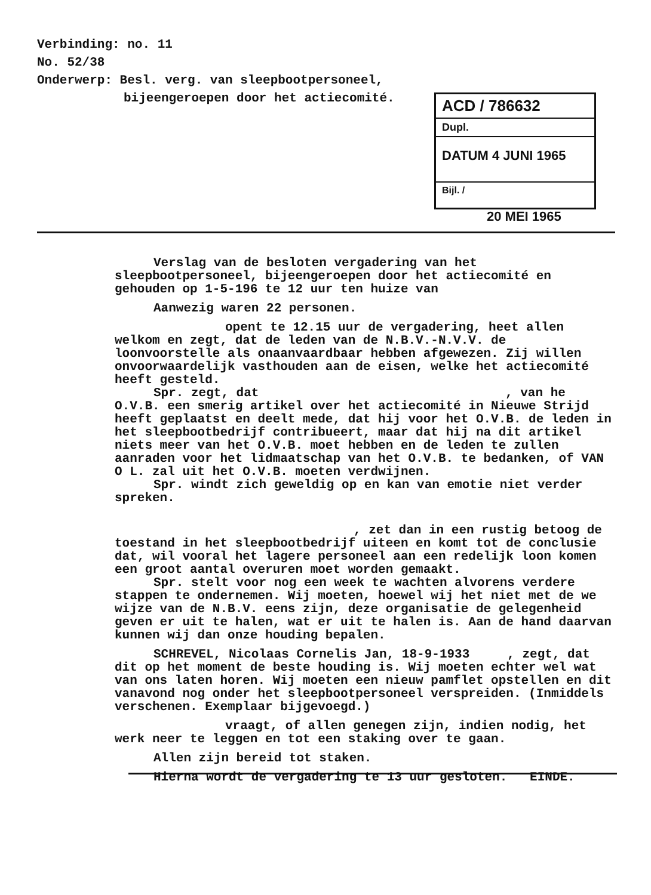Verbinding: no. 11
No. 52/38
Onderwerp: Besl. verg. van sleepbootpersoneel,
bijeengeroepen door het actiecomité.
ACD / 786632
Dupl.
DATUM 4 JUNI 1965
Bijl. /
20 MEI 1965
Verslag van de besloten vergadering van het sleepbootpersoneel, bijeengeroepen door het actiecomité en gehouden op 1-5-196 te 12 uur ten huize van
Aanwezig waren 22 personen.
opent te 12.15 uur de vergadering, heet allen welkom en zegt, dat de leden van de N.B.V.-N.V.V. de loonvoorstelle als onaanvaardbaar hebben afgewezen. Zij willen onvoorwaardelijk vasthouden aan de eisen, welke het actiecomité heeft gesteld.
Spr. zegt, dat , van he O.V.B. een smerig artikel over het actiecomité in Nieuwe Strijd heeft geplaatst en deelt mede, dat hij voor het O.V.B. de leden in het sleepbootbedrijf contribueert, maar dat hij na dit artikel niets meer van het O.V.B. moet hebben en de leden te zullen aanraden voor het lidmaatschap van het O.V.B. te bedanken, of VAN O L. zal uit het O.V.B. moeten verdwijnen.
Spr. windt zich geweldig op en kan van emotie niet verder spreken.
, zet dan in een rustig betoog de toestand in het sleepbootbedrijf uiteen en komt tot de conclusie dat, wil vooral het lagere personeel aan een redelijk loon komen een groot aantal overuren moet worden gemaakt.
Spr. stelt voor nog een week te wachten alvorens verdere stappen te ondernemen. Wij moeten, hoewel wij het niet met de we wijze van de N.B.V. eens zijn, deze organisatie de gelegenheid geven er uit te halen, wat er uit te halen is. Aan de hand daarvan kunnen wij dan onze houding bepalen.
SCHREVEL, Nicolaas Cornelis Jan, 18-9-1933 , zegt, dat dit op het moment de beste houding is. Wij moeten echter wel wat van ons laten horen. Wij moeten een nieuw pamflet opstellen en dit vanavond nog onder het sleepbootpersoneel verspreiden. (Inmiddels verschenen. Exemplaar bijgevoegd.)
vraagt, of allen genegen zijn, indien nodig, het werk neer te leggen en tot een staking over te gaan.
Allen zijn bereid tot staken.
Hierna wordt de vergadering te 13 uur gesloten. EINDE.